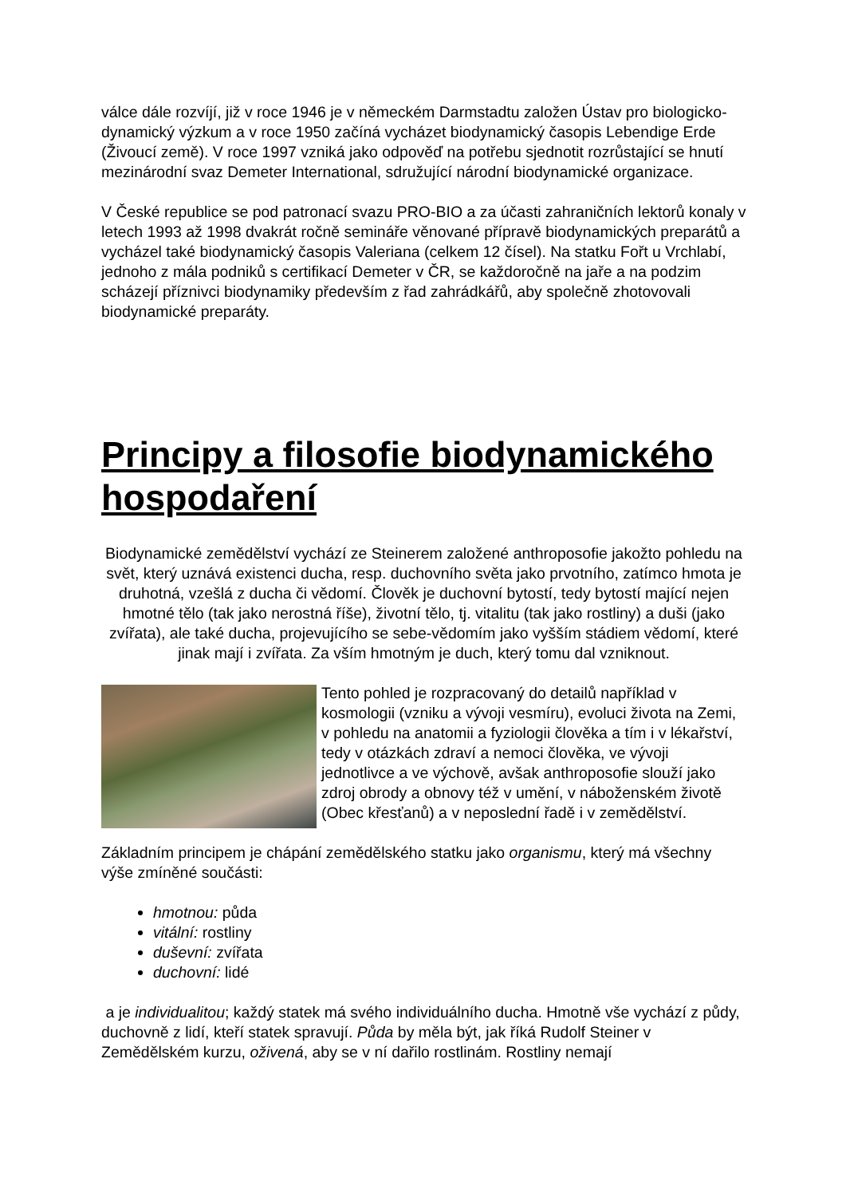válce dále rozvíjí, již v roce 1946 je v německém Darmstadtu založen Ústav pro biologicko-dynamický výzkum a v roce 1950 začíná vycházet biodynamický časopis Lebendige Erde (Živoucí země). V roce 1997 vzniká jako odpověď na potřebu sjednotit rozrůstající se hnutí mezinárodní svaz Demeter International, sdružující národní biodynamické organizace.
V České republice se pod patronací svazu PRO-BIO a za účasti zahraničních lektorů konaly v letech 1993 až 1998 dvakrát ročně semináře věnované přípravě biodynamických preparátů a vycházel také biodynamický časopis Valeriana (celkem 12 čísel). Na statku Fořt u Vrchlabí, jednoho z mála podniků s certifikací Demeter v ČR, se každoročně na jaře a na podzim scházejí příznivci biodynamiky především z řad zahrádkářů, aby společně zhotovovali biodynamické preparáty.
Principy a filosofie biodynamického hospodaření
Biodynamické zemědělství vychází ze Steinerem založené anthroposofie jakožto pohledu na svět, který uznává existenci ducha, resp. duchovního světa jako prvotního, zatímco hmota je druhotná, vzešlá z ducha či vědomí. Člověk je duchovní bytostí, tedy bytostí mající nejen hmotné tělo (tak jako nerostná říše), životní tělo, tj. vitalitu (tak jako rostliny) a duši (jako zvířata), ale také ducha, projevujícího se sebe-vědomím jako vyšším stádiem vědomí, které jinak mají i zvířata. Za vším hmotným je duch, který tomu dal vzniknout.
Tento pohled je rozpracovaný do detailů například v kosmologii (vzniku a vývoji vesmíru), evoluci života na Zemi, v pohledu na anatomii a fyziologii člověka a tím i v lékařství, tedy v otázkách zdraví a nemoci člověka, ve vývoji jednotlivce a ve výchově, avšak anthroposofie slouží jako zdroj obrody a obnovy též v umění, v náboženském životě (Obec křesťanů) a v neposlední řadě i v zemědělství.
Základním principem je chápání zemědělského statku jako organismu, který má všechny výše zmíněné součásti:
hmotnou: půda
vitální: rostliny
duševní: zvířata
duchovní: lidé
a je individualitou; každý statek má svého individuálního ducha. Hmotně vše vychází z půdy, duchovně z lidí, kteří statek spravují. Půda by měla být, jak říká Rudolf Steiner v Zemědělském kurzu, oživená, aby se v ní dařilo rostlinám. Rostliny nemají